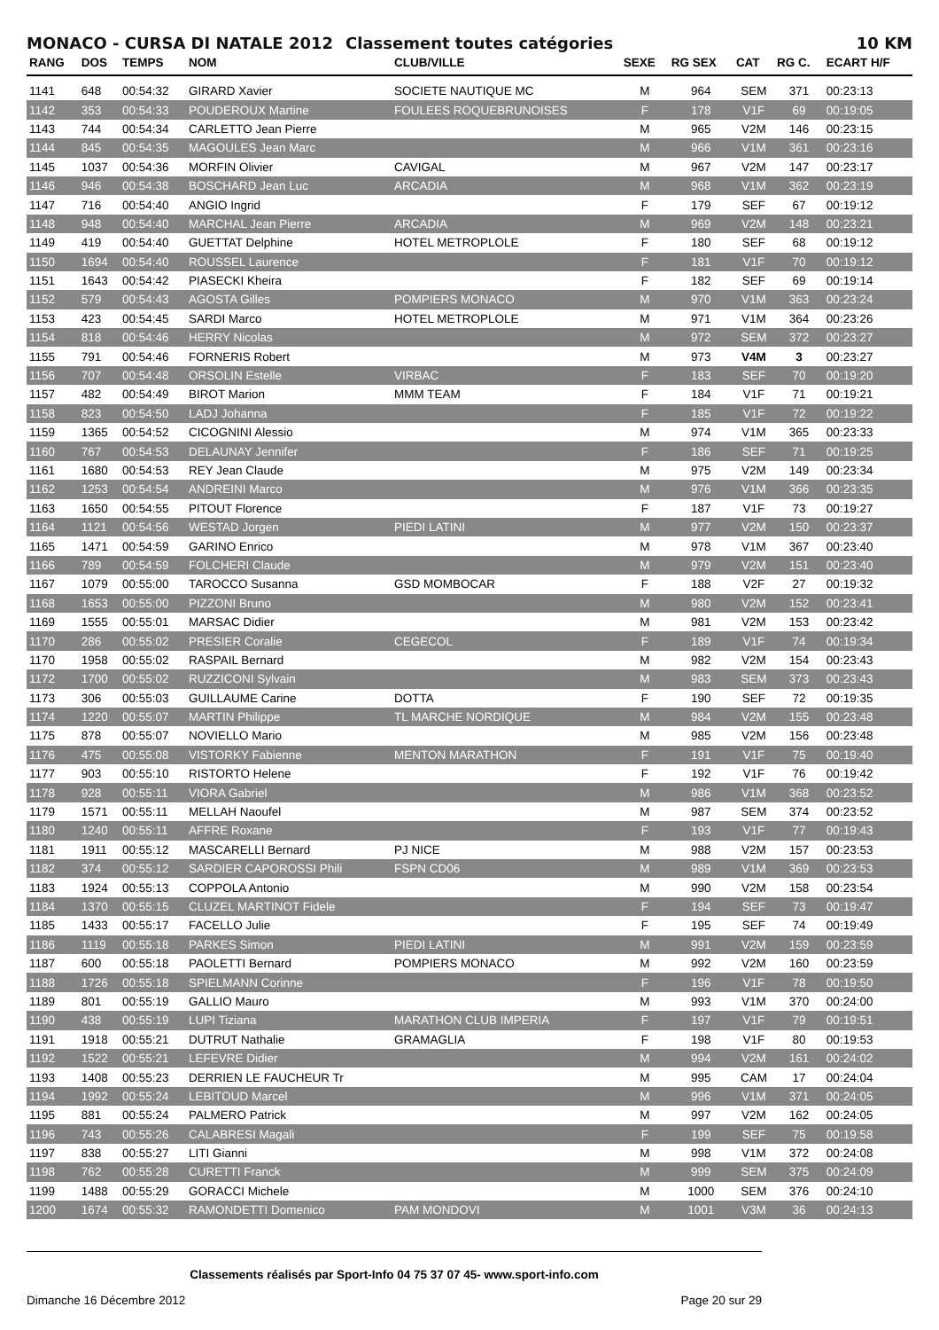MONACO - CURSA DI NATALE 2012 Classement toutes catégories 10 KM
| RANG | DOS | TEMPS | NOM | CLUB/VILLE | SEXE | RG SEX | CAT | RG C. | ECART H/F |
| --- | --- | --- | --- | --- | --- | --- | --- | --- | --- |
| 1141 | 648 | 00:54:32 | GIRARD Xavier | SOCIETE NAUTIQUE MC | M | 964 | SEM | 371 | 00:23:13 |
| 1142 | 353 | 00:54:33 | POUDEROUX Martine | FOULEES ROQUEBRUNOISES | F | 178 | V1F | 69 | 00:19:05 |
| 1143 | 744 | 00:54:34 | CARLETTO Jean Pierre | | M | 965 | V2M | 146 | 00:23:15 |
| 1144 | 845 | 00:54:35 | MAGOULES Jean Marc | | M | 966 | V1M | 361 | 00:23:16 |
| 1145 | 1037 | 00:54:36 | MORFIN Olivier | CAVIGAL | M | 967 | V2M | 147 | 00:23:17 |
| 1146 | 946 | 00:54:38 | BOSCHARD Jean Luc | ARCADIA | M | 968 | V1M | 362 | 00:23:19 |
| 1147 | 716 | 00:54:40 | ANGIO Ingrid | | F | 179 | SEF | 67 | 00:19:12 |
| 1148 | 948 | 00:54:40 | MARCHAL Jean Pierre | ARCADIA | M | 969 | V2M | 148 | 00:23:21 |
| 1149 | 419 | 00:54:40 | GUETTAT Delphine | HOTEL METROPLOLE | F | 180 | SEF | 68 | 00:19:12 |
| 1150 | 1694 | 00:54:40 | ROUSSEL Laurence | | F | 181 | V1F | 70 | 00:19:12 |
| 1151 | 1643 | 00:54:42 | PIASECKI Kheira | | F | 182 | SEF | 69 | 00:19:14 |
| 1152 | 579 | 00:54:43 | AGOSTA Gilles | POMPIERS MONACO | M | 970 | V1M | 363 | 00:23:24 |
| 1153 | 423 | 00:54:45 | SARDI Marco | HOTEL METROPLOLE | M | 971 | V1M | 364 | 00:23:26 |
| 1154 | 818 | 00:54:46 | HERRY Nicolas | | M | 972 | SEM | 372 | 00:23:27 |
| 1155 | 791 | 00:54:46 | FORNERIS Robert | | M | 973 | V4M | 3 | 00:23:27 |
| 1156 | 707 | 00:54:48 | ORSOLIN Estelle | VIRBAC | F | 183 | SEF | 70 | 00:19:20 |
| 1157 | 482 | 00:54:49 | BIROT Marion | MMM TEAM | F | 184 | V1F | 71 | 00:19:21 |
| 1158 | 823 | 00:54:50 | LADJ Johanna | | F | 185 | V1F | 72 | 00:19:22 |
| 1159 | 1365 | 00:54:52 | CICOGNINI Alessio | | M | 974 | V1M | 365 | 00:23:33 |
| 1160 | 767 | 00:54:53 | DELAUNAY Jennifer | | F | 186 | SEF | 71 | 00:19:25 |
| 1161 | 1680 | 00:54:53 | REY Jean Claude | | M | 975 | V2M | 149 | 00:23:34 |
| 1162 | 1253 | 00:54:54 | ANDREINI Marco | | M | 976 | V1M | 366 | 00:23:35 |
| 1163 | 1650 | 00:54:55 | PITOUT Florence | | F | 187 | V1F | 73 | 00:19:27 |
| 1164 | 1121 | 00:54:56 | WESTAD Jorgen | PIEDI LATINI | M | 977 | V2M | 150 | 00:23:37 |
| 1165 | 1471 | 00:54:59 | GARINO Enrico | | M | 978 | V1M | 367 | 00:23:40 |
| 1166 | 789 | 00:54:59 | FOLCHERI Claude | | M | 979 | V2M | 151 | 00:23:40 |
| 1167 | 1079 | 00:55:00 | TAROCCO Susanna | GSD MOMBOCAR | F | 188 | V2F | 27 | 00:19:32 |
| 1168 | 1653 | 00:55:00 | PIZZONI Bruno | | M | 980 | V2M | 152 | 00:23:41 |
| 1169 | 1555 | 00:55:01 | MARSAC Didier | | M | 981 | V2M | 153 | 00:23:42 |
| 1170 | 286 | 00:55:02 | PRESIER Coralie | CEGECOL | F | 189 | V1F | 74 | 00:19:34 |
| 1170 | 1958 | 00:55:02 | RASPAIL Bernard | | M | 982 | V2M | 154 | 00:23:43 |
| 1172 | 1700 | 00:55:02 | RUZZICONI Sylvain | | M | 983 | SEM | 373 | 00:23:43 |
| 1173 | 306 | 00:55:03 | GUILLAUME Carine | DOTTA | F | 190 | SEF | 72 | 00:19:35 |
| 1174 | 1220 | 00:55:07 | MARTIN Philippe | TL MARCHE NORDIQUE | M | 984 | V2M | 155 | 00:23:48 |
| 1175 | 878 | 00:55:07 | NOVIELLO Mario | | M | 985 | V2M | 156 | 00:23:48 |
| 1176 | 475 | 00:55:08 | VISTORKY Fabienne | MENTON MARATHON | F | 191 | V1F | 75 | 00:19:40 |
| 1177 | 903 | 00:55:10 | RISTORTO Helene | | F | 192 | V1F | 76 | 00:19:42 |
| 1178 | 928 | 00:55:11 | VIORA Gabriel | | M | 986 | V1M | 368 | 00:23:52 |
| 1179 | 1571 | 00:55:11 | MELLAH Naoufel | | M | 987 | SEM | 374 | 00:23:52 |
| 1180 | 1240 | 00:55:11 | AFFRE Roxane | | F | 193 | V1F | 77 | 00:19:43 |
| 1181 | 1911 | 00:55:12 | MASCARELLI Bernard | PJ NICE | M | 988 | V2M | 157 | 00:23:53 |
| 1182 | 374 | 00:55:12 | SARDIER CAPOROSSI Phili | FSPN CD06 | M | 989 | V1M | 369 | 00:23:53 |
| 1183 | 1924 | 00:55:13 | COPPOLA Antonio | | M | 990 | V2M | 158 | 00:23:54 |
| 1184 | 1370 | 00:55:15 | CLUZEL MARTINOT Fidele | | F | 194 | SEF | 73 | 00:19:47 |
| 1185 | 1433 | 00:55:17 | FACELLO Julie | | F | 195 | SEF | 74 | 00:19:49 |
| 1186 | 1119 | 00:55:18 | PARKES Simon | PIEDI LATINI | M | 991 | V2M | 159 | 00:23:59 |
| 1187 | 600 | 00:55:18 | PAOLETTI Bernard | POMPIERS MONACO | M | 992 | V2M | 160 | 00:23:59 |
| 1188 | 1726 | 00:55:18 | SPIELMANN Corinne | | F | 196 | V1F | 78 | 00:19:50 |
| 1189 | 801 | 00:55:19 | GALLIO Mauro | | M | 993 | V1M | 370 | 00:24:00 |
| 1190 | 438 | 00:55:19 | LUPI Tiziana | MARATHON CLUB IMPERIA | F | 197 | V1F | 79 | 00:19:51 |
| 1191 | 1918 | 00:55:21 | DUTRUT Nathalie | GRAMAGLIA | F | 198 | V1F | 80 | 00:19:53 |
| 1192 | 1522 | 00:55:21 | LEFEVRE Didier | | M | 994 | V2M | 161 | 00:24:02 |
| 1193 | 1408 | 00:55:23 | DERRIEN LE FAUCHEUR Tr | | M | 995 | CAM | 17 | 00:24:04 |
| 1194 | 1992 | 00:55:24 | LEBITOUD Marcel | | M | 996 | V1M | 371 | 00:24:05 |
| 1195 | 881 | 00:55:24 | PALMERO Patrick | | M | 997 | V2M | 162 | 00:24:05 |
| 1196 | 743 | 00:55:26 | CALABRESI Magali | | F | 199 | SEF | 75 | 00:19:58 |
| 1197 | 838 | 00:55:27 | LITI Gianni | | M | 998 | V1M | 372 | 00:24:08 |
| 1198 | 762 | 00:55:28 | CURETTI Franck | | M | 999 | SEM | 375 | 00:24:09 |
| 1199 | 1488 | 00:55:29 | GORACCI Michele | | M | 1000 | SEM | 376 | 00:24:10 |
| 1200 | 1674 | 00:55:32 | RAMONDETTI Domenico | PAM MONDOVI | M | 1001 | V3M | 36 | 00:24:13 |
Classements réalisés par Sport-Info 04 75 37 07 45- www.sport-info.com
Dimanche 16 Décembre 2012 Page 20 sur 29